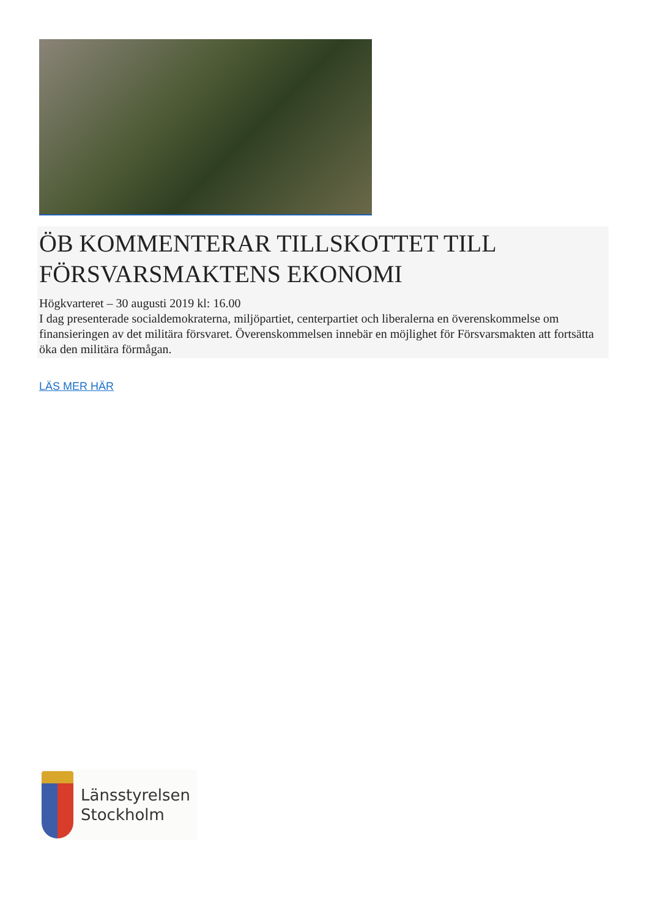ÖB KOMMENTERAR TILLSKOTTET TILL FÖRSVARSMAKTENS EKONOMI
Högkvarteret – 30 augusti 2019 kl: 16.00
I dag presenterade socialdemokraterna, miljöpartiet, centerpartiet och liberalerna en överenskommelse om finansieringen av det militära försvaret. Överenskommelsen innebär en möjlighet för Försvarsmakten att fortsätta öka den militära förmågan.
LÄS MER HÄR
Länsstyrelsen
Stockholm